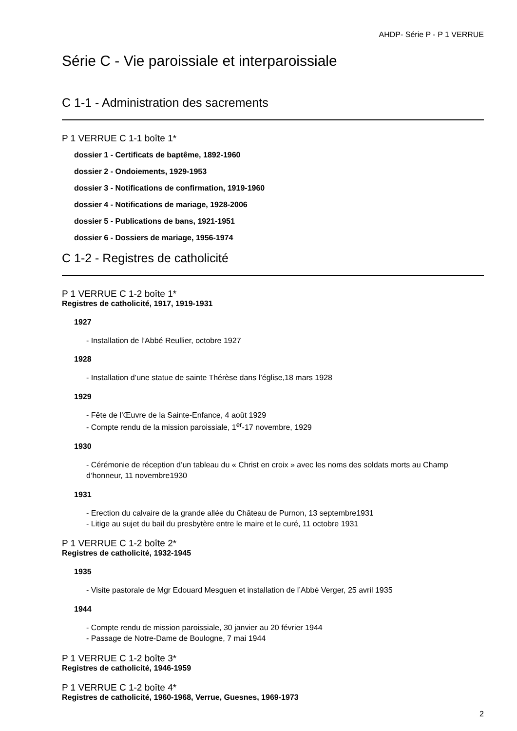AHDP- Série P - P 1 VERRUE
Série C - Vie paroissiale et interparoissiale
C 1-1 - Administration des sacrements
P 1 VERRUE C 1-1 boîte 1*
dossier 1 - Certificats de baptême, 1892-1960
dossier 2 - Ondoiements, 1929-1953
dossier 3 - Notifications de confirmation, 1919-1960
dossier 4 - Notifications de mariage, 1928-2006
dossier 5 - Publications de bans, 1921-1951
dossier 6 - Dossiers de mariage, 1956-1974
C 1-2 - Registres de catholicité
P 1 VERRUE C 1-2 boîte 1*
Registres de catholicité, 1917, 1919-1931
1927
- Installation de l’Abbé Reullier, octobre 1927
1928
- Installation d’une statue de sainte Thérèse dans l’église,18 mars 1928
1929
- Fête de l’Œuvre de la Sainte-Enfance, 4 août 1929
- Compte rendu de la mission paroissiale, 1<sup>er</sup>-17 novembre, 1929
1930
- Cérémonie de réception d’un tableau du « Christ en croix » avec les noms des soldats morts au Champ d’honneur, 11 novembre1930
1931
- Erection du calvaire de la grande allée du Château de Purnon, 13 septembre1931
- Litige au sujet du bail du presbytère entre le maire et le curé, 11 octobre 1931
P 1 VERRUE C 1-2 boîte 2*
Registres de catholicité, 1932-1945
1935
- Visite pastorale de Mgr Edouard Mesguen et installation de l’Abbé Verger, 25 avril 1935
1944
- Compte rendu de mission paroissiale, 30 janvier au 20 février 1944
- Passage de Notre-Dame de Boulogne, 7 mai 1944
P 1 VERRUE C 1-2 boîte 3*
Registres de catholicité, 1946-1959
P 1 VERRUE C 1-2 boîte 4*
Registres de catholicité, 1960-1968, Verrue, Guesnes, 1969-1973
2